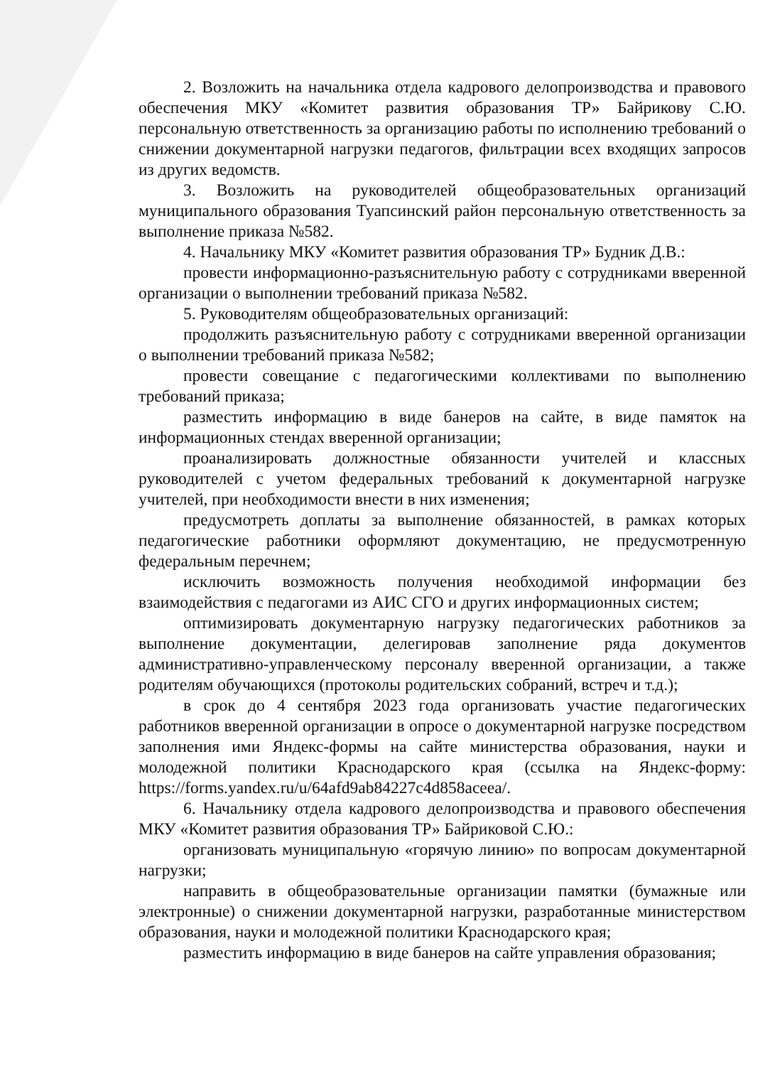2. Возложить на начальника отдела кадрового делопроизводства и правового обеспечения МКУ «Комитет развития образования ТР» Байрикову С.Ю. персональную ответственность за организацию работы по исполнению требований о снижении документарной нагрузки педагогов, фильтрации всех входящих запросов из других ведомств.
3. Возложить на руководителей общеобразовательных организаций муниципального образования Туапсинский район персональную ответственность за выполнение приказа №582.
4. Начальнику МКУ «Комитет развития образования ТР» Будник Д.В.:
провести информационно-разъяснительную работу с сотрудниками вверенной организации о выполнении требований приказа №582.
5. Руководителям общеобразовательных организаций:
продолжить разъяснительную работу с сотрудниками вверенной организации о выполнении требований приказа №582;
провести совещание с педагогическими коллективами по выполнению требований приказа;
разместить информацию в виде банеров на сайте, в виде памяток на информационных стендах вверенной организации;
проанализировать должностные обязанности учителей и классных руководителей с учетом федеральных требований к документарной нагрузке учителей, при необходимости внести в них изменения;
предусмотреть доплаты за выполнение обязанностей, в рамках которых педагогические работники оформляют документацию, не предусмотренную федеральным перечнем;
исключить возможность получения необходимой информации без взаимодействия с педагогами из АИС СГО и других информационных систем;
оптимизировать документарную нагрузку педагогических работников за выполнение документации, делегировав заполнение ряда документов административно-управленческому персоналу вверенной организации, а также родителям обучающихся (протоколы родительских собраний, встреч и т.д.);
в срок до 4 сентября 2023 года организовать участие педагогических работников вверенной организации в опросе о документарной нагрузке посредством заполнения ими Яндекс-формы на сайте министерства образования, науки и молодежной политики Краснодарского края (ссылка на Яндекс-форму: https://forms.yandex.ru/u/64afd9ab84227c4d858aceea/.
6. Начальнику отдела кадрового делопроизводства и правового обеспечения МКУ «Комитет развития образования ТР» Байриковой С.Ю.:
организовать муниципальную «горячую линию» по вопросам документарной нагрузки;
направить в общеобразовательные организации памятки (бумажные или электронные) о снижении документарной нагрузки, разработанные министерством образования, науки и молодежной политики Краснодарского края;
разместить информацию в виде банеров на сайте управления образования;